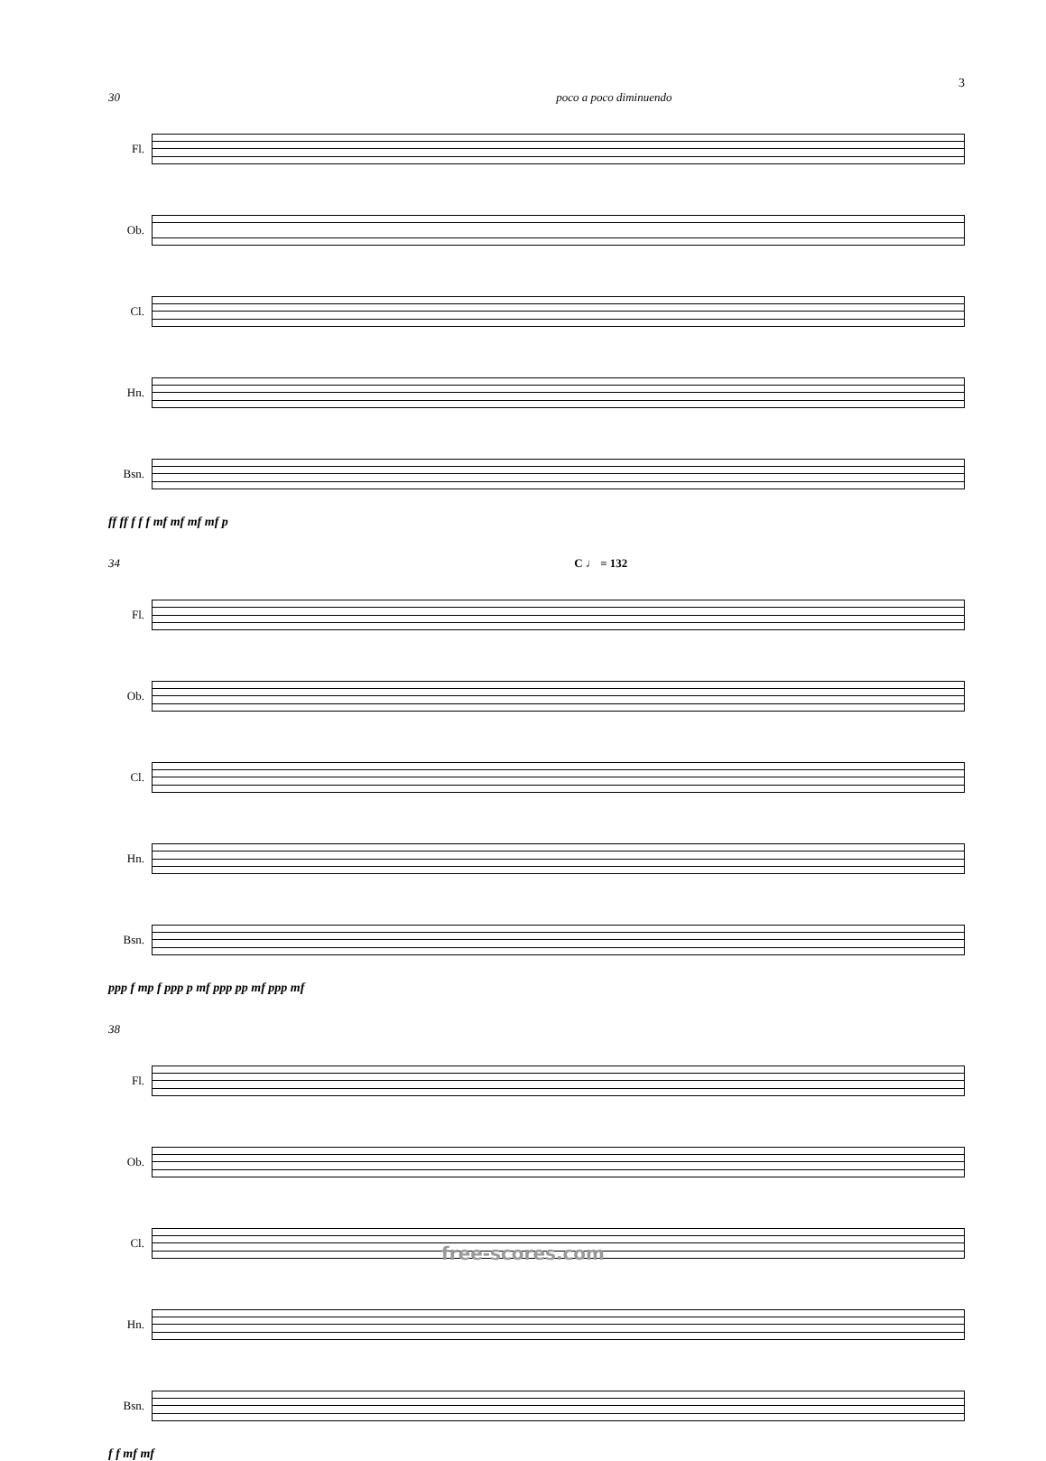3
30 poco a poco diminuendo
Fl.
Ob.
Cl.
Hn.
Bsn.
ff ff f f f mf mf mf mf p
34 C ♩ = 132
Fl.
Ob.
Cl.
Hn.
Bsn.
ppp f mp f ppp p mf ppp pp mf ppp mf
38
Fl.
Ob.
Cl.
Hn.
Bsn.
f f mf mf
free-scores.com